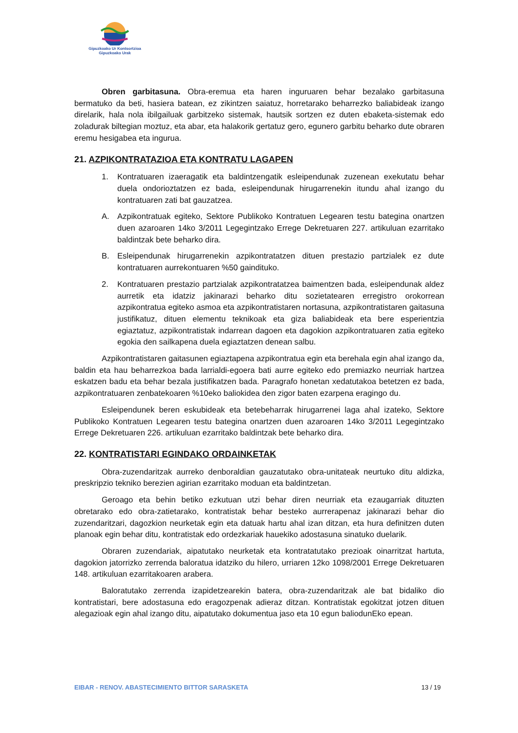Gipuzkoako Ur Kontsortzioa
Gipuzkoako Urak
Obren garbitasuna. Obra-eremua eta haren inguruaren behar bezalako garbitasuna bermatuko da beti, hasiera batean, ez zikintzen saiatuz, horretarako beharrezko baliabideak izango direlarik, hala nola ibilgailuak garbitzeko sistemak, hautsik sortzen ez duten ebaketa-sistemak edo zoladurak biltegian moztuz, eta abar, eta halakorik gertatuz gero, egunero garbitu beharko dute obraren eremu hesigabea eta ingurua.
21. AZPIKONTRATAZIOA ETA KONTRATU LAGAPEN
1. Kontratuaren izaeragatik eta baldintzengatik esleipendunak zuzenean exekutatu behar duela ondorioztatzen ez bada, esleipendunak hirugarrenekin itundu ahal izango du kontratuaren zati bat gauzatzea.
A. Azpikontratuak egiteko, Sektore Publikoko Kontratuen Legearen testu bategina onartzen duen azaroaren 14ko 3/2011 Legegintzako Errege Dekretuaren 227. artikuluan ezarritako baldintzak bete beharko dira.
B. Esleipendunak hirugarrenekin azpikontratatzen dituen prestazio partzialek ez dute kontratuaren aurrekontuaren %50 gaindituko.
2. Kontratuaren prestazio partzialak azpikontratatzea baimentzen bada, esleipendunak aldez aurretik eta idatziz jakinarazi beharko ditu sozietatearen erregistro orokorrean azpikontratua egiteko asmoa eta azpikontratistaren nortasuna, azpikontratistaren gaitasuna justifikatuz, dituen elementu teknikoak eta giza baliabideak eta bere esperientzia egiaztatuz, azpikontratistak indarrean dagoen eta dagokion azpikontratuaren zatia egiteko egokia den sailkapena duela egiaztatzen denean salbu.
Azpikontratistaren gaitasunen egiaztapena azpikontratua egin eta berehala egin ahal izango da, baldin eta hau beharrezkoa bada larrialdi-egoera bati aurre egiteko edo premiazko neurriak hartzea eskatzen badu eta behar bezala justifikatzen bada. Paragrafo honetan xedatutakoa betetzen ez bada, azpikontratuaren zenbatekoaren %10eko baliokidea den zigor baten ezarpena eragingo du.
Esleipendunek beren eskubideak eta betebeharrak hirugarrenei laga ahal izateko, Sektore Publikoko Kontratuen Legearen testu bategina onartzen duen azaroaren 14ko 3/2011 Legegintzako Errege Dekretuaren 226. artikuluan ezarritako baldintzak bete beharko dira.
22. KONTRATISTARI EGINDAKO ORDAINKETAK
Obra-zuzendaritzak aurreko denboraldian gauzatutako obra-unitateak neurtuko ditu aldizka, preskripzio tekniko berezien agirian ezarritako moduan eta baldintzetan.
Geroago eta behin betiko ezkutuan utzi behar diren neurriak eta ezaugarriak dituzten obretarako edo obra-zatietarako, kontratistak behar besteko aurrerapenaz jakinarazi behar dio zuzendaritzari, dagozkion neurketak egin eta datuak hartu ahal izan ditzan, eta hura definitzen duten planoak egin behar ditu, kontratistak edo ordezkariak hauekiko adostasuna sinatuko duelarik.
Obraren zuzendariak, aipatutako neurketak eta kontratatutako prezioak oinarritzat hartuta, dagokion jatorrizko zerrenda baloratua idatziko du hilero, urriaren 12ko 1098/2001 Errege Dekretuaren 148. artikuluan ezarritakoaren arabera.
Baloratutako zerrenda izapidetzearekin batera, obra-zuzendaritzak ale bat bidaliko dio kontratistari, bere adostasuna edo eragozpenak adieraz ditzan. Kontratistak egokitzat jotzen dituen alegazioak egin ahal izango ditu, aipatutako dokumentua jaso eta 10 egun baliodunEko epean.
EIBAR - RENOV. ABASTECIMIENTO BITTOR SARASKETA 13 / 19